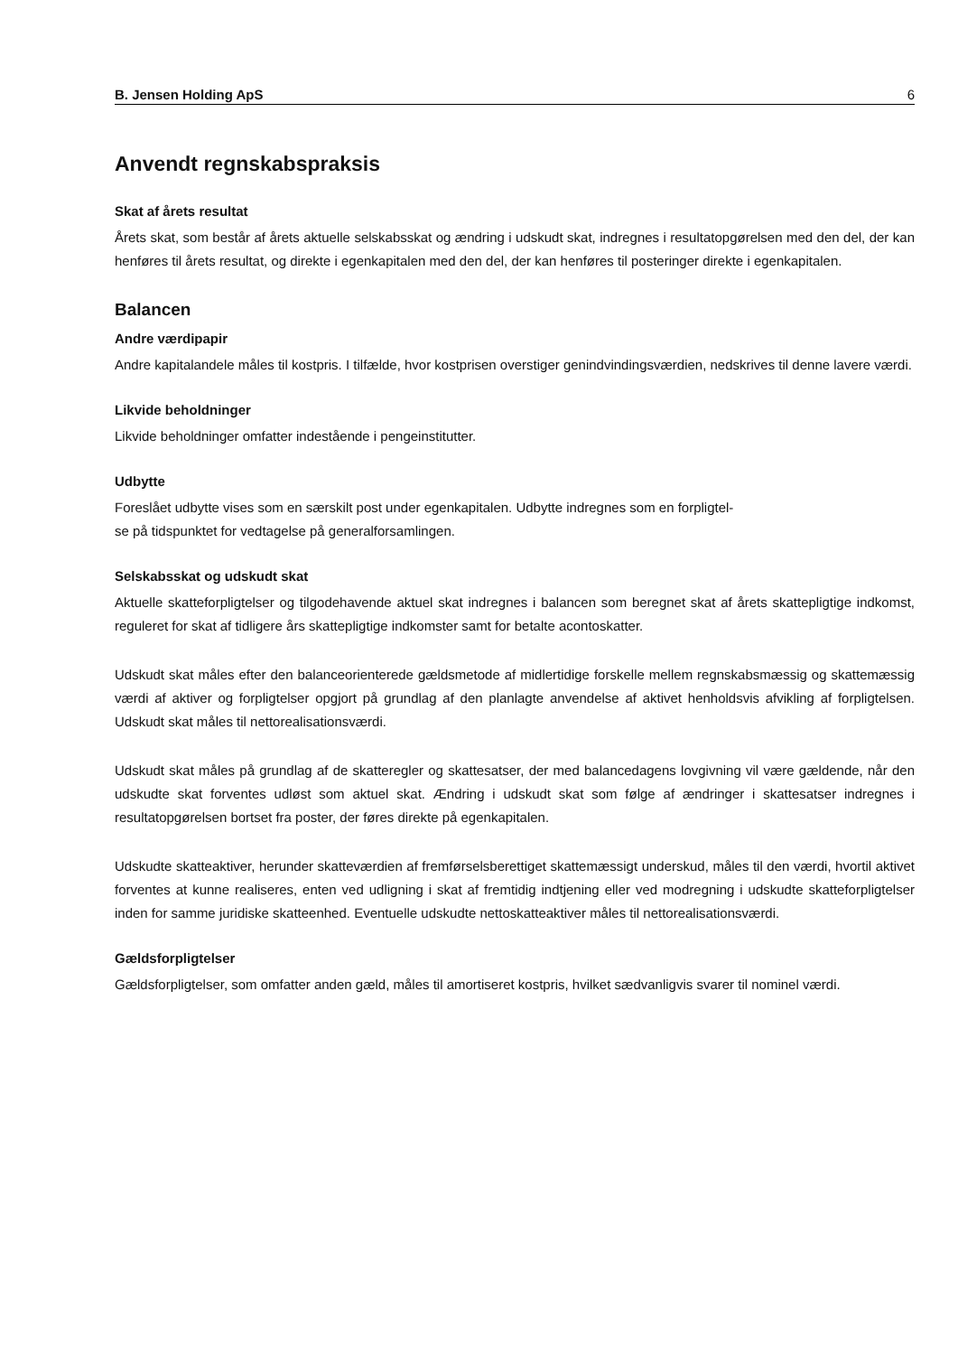B. Jensen Holding ApS 6
Anvendt regnskabspraksis
Skat af årets resultat
Årets skat, som består af årets aktuelle selskabsskat og ændring i udskudt skat, indregnes i resultatopgørelsen med den del, der kan henføres til årets resultat, og direkte i egenkapitalen med den del, der kan henføres til posteringer direkte i egenkapitalen.
Balancen
Andre værdipapir
Andre kapitalandele måles til kostpris. I tilfælde, hvor kostprisen overstiger genindvindingsværdien, nedskrives til denne lavere værdi.
Likvide beholdninger
Likvide beholdninger omfatter indestående i pengeinstitutter.
Udbytte
Foreslået udbytte vises som en særskilt post under egenkapitalen. Udbytte indregnes som en forpligtel-
se på tidspunktet for vedtagelse på generalforsamlingen.
Selskabsskat og udskudt skat
Aktuelle skatteforpligtelser og tilgodehavende aktuel skat indregnes i balancen som beregnet skat af årets skattepligtige indkomst, reguleret for skat af tidligere års skattepligtige indkomster samt for betalte acontoskatter.
Udskudt skat måles efter den balanceorienterede gældsmetode af midlertidige forskelle mellem regnskabsmæssig og skattemæssig værdi af aktiver og forpligtelser opgjort på grundlag af den planlagte anvendelse af aktivet henholdsvis afvikling af forpligtelsen. Udskudt skat måles til nettorealisationsværdi.
Udskudt skat måles på grundlag af de skatteregler og skattesatser, der med balancedagens lovgivning vil være gældende, når den udskudte skat forventes udløst som aktuel skat. Ændring i udskudt skat som følge af ændringer i skattesatser indregnes i resultatopgørelsen bortset fra poster, der føres direkte på egenkapitalen.
Udskudte skatteaktiver, herunder skatteværdien af fremførselsberettiget skattemæssigt underskud, måles til den værdi, hvortil aktivet forventes at kunne realiseres, enten ved udligning i skat af fremtidig indtjening eller ved modregning i udskudte skatteforpligtelser inden for samme juridiske skatteenhed. Eventuelle udskudte nettoskatteaktiver måles til nettorealisationsværdi.
Gældsforpligtelser
Gældsforpligtelser, som omfatter anden gæld, måles til amortiseret kostpris, hvilket sædvanligvis svarer til nominel værdi.